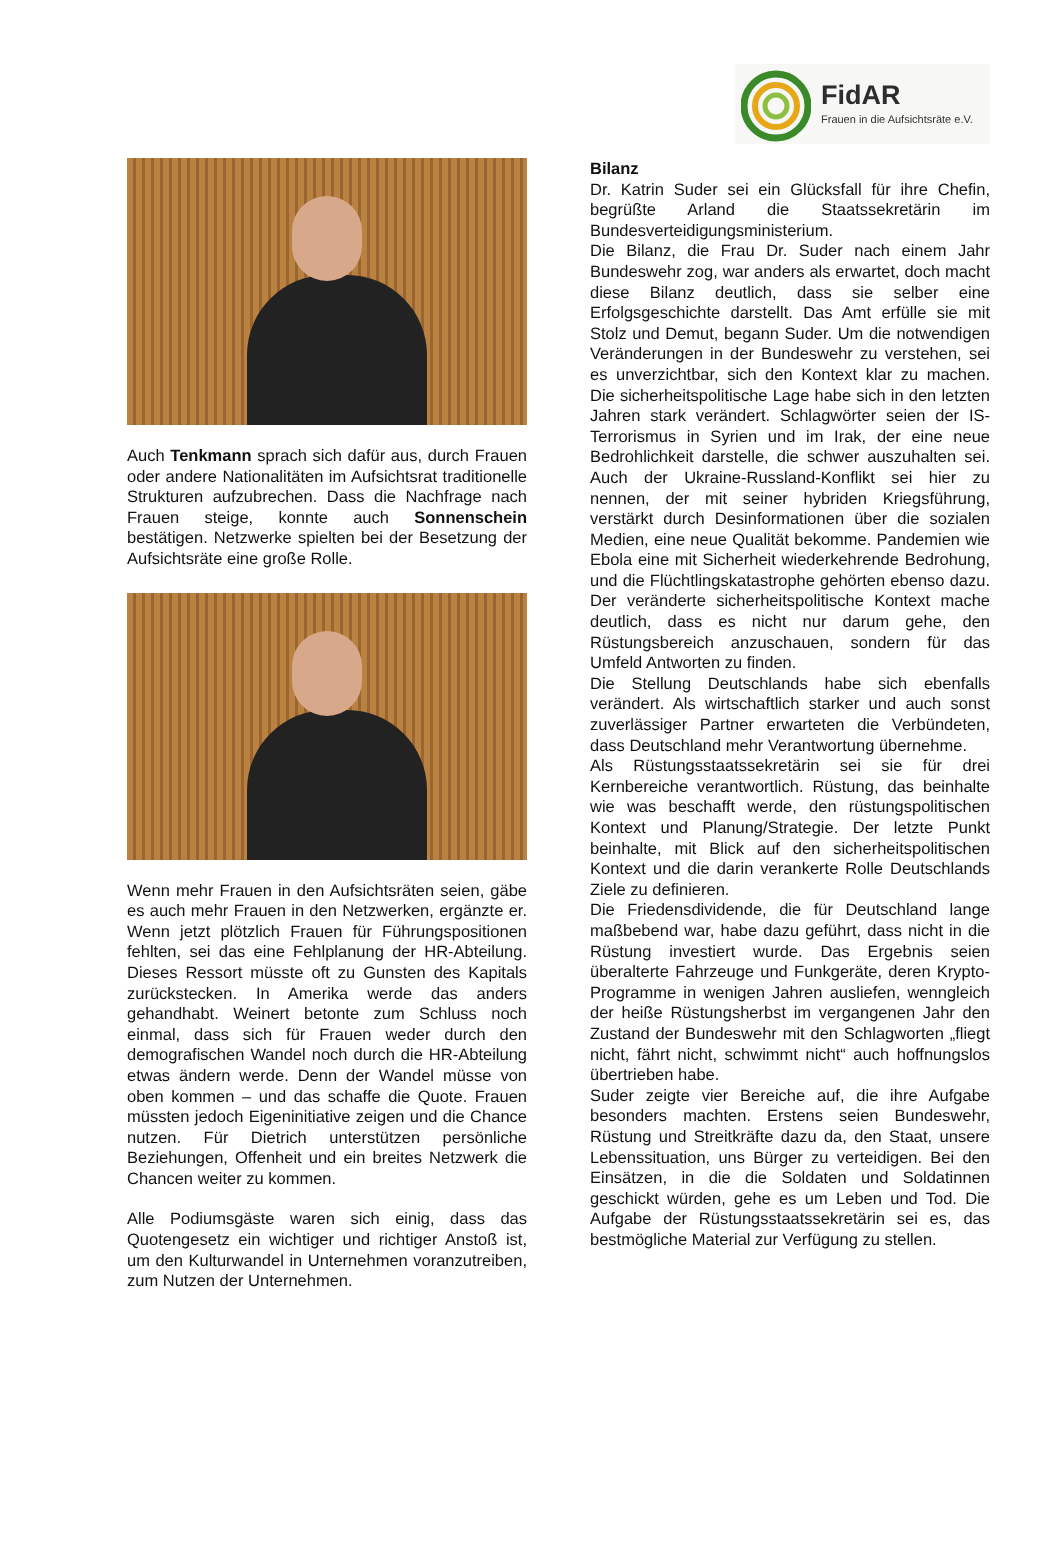FidAR
Frauen in die Aufsichtsräte e.V.
Auch Tenkmann sprach sich dafür aus, durch Frauen oder andere Nationalitäten im Aufsichtsrat traditionelle Strukturen aufzubrechen. Dass die Nachfrage nach Frauen steige, konnte auch Sonnenschein bestätigen. Netzwerke spielten bei der Besetzung der Aufsichtsräte eine große Rolle.
Wenn mehr Frauen in den Aufsichtsräten seien, gäbe es auch mehr Frauen in den Netzwerken, ergänzte er. Wenn jetzt plötzlich Frauen für Führungspositionen fehlten, sei das eine Fehlplanung der HR-Abteilung. Dieses Ressort müsste oft zu Gunsten des Kapitals zurückstecken. In Amerika werde das anders gehandhabt. Weinert betonte zum Schluss noch einmal, dass sich für Frauen weder durch den demografischen Wandel noch durch die HR-Abteilung etwas ändern werde. Denn der Wandel müsse von oben kommen – und das schaffe die Quote. Frauen müssten jedoch Eigeninitiative zeigen und die Chance nutzen. Für Dietrich unterstützen persönliche Beziehungen, Offenheit und ein breites Netzwerk die Chancen weiter zu kommen.
Alle Podiumsgäste waren sich einig, dass das Quotengesetz ein wichtiger und richtiger Anstoß ist, um den Kulturwandel in Unternehmen voranzutreiben, zum Nutzen der Unternehmen.
Bilanz
Dr. Katrin Suder sei ein Glücksfall für ihre Chefin, begrüßte Arland die Staatssekretärin im Bundesverteidigungsministerium.
Die Bilanz, die Frau Dr. Suder nach einem Jahr Bundeswehr zog, war anders als erwartet, doch macht diese Bilanz deutlich, dass sie selber eine Erfolgsgeschichte darstellt. Das Amt erfülle sie mit Stolz und Demut, begann Suder. Um die notwendigen Veränderungen in der Bundeswehr zu verstehen, sei es unverzichtbar, sich den Kontext klar zu machen. Die sicherheitspolitische Lage habe sich in den letzten Jahren stark verändert. Schlagwörter seien der IS-Terrorismus in Syrien und im Irak, der eine neue Bedrohlichkeit darstelle, die schwer auszuhalten sei. Auch der Ukraine-Russland-Konflikt sei hier zu nennen, der mit seiner hybriden Kriegsführung, verstärkt durch Desinformationen über die sozialen Medien, eine neue Qualität bekomme. Pandemien wie Ebola eine mit Sicherheit wiederkehrende Bedrohung, und die Flüchtlingskatastrophe gehörten ebenso dazu. Der veränderte sicherheitspolitische Kontext mache deutlich, dass es nicht nur darum gehe, den Rüstungsbereich anzuschauen, sondern für das Umfeld Antworten zu finden.
Die Stellung Deutschlands habe sich ebenfalls verändert. Als wirtschaftlich starker und auch sonst zuverlässiger Partner erwarteten die Verbündeten, dass Deutschland mehr Verantwortung übernehme.
Als Rüstungsstaatssekretärin sei sie für drei Kernbereiche verantwortlich. Rüstung, das beinhalte wie was beschafft werde, den rüstungspolitischen Kontext und Planung/Strategie. Der letzte Punkt beinhalte, mit Blick auf den sicherheitspolitischen Kontext und die darin verankerte Rolle Deutschlands Ziele zu definieren.
Die Friedensdividende, die für Deutschland lange maßbebend war, habe dazu geführt, dass nicht in die Rüstung investiert wurde. Das Ergebnis seien überalterte Fahrzeuge und Funkgeräte, deren Krypto-Programme in wenigen Jahren ausliefen, wenngleich der heiße Rüstungsherbst im vergangenen Jahr den Zustand der Bundeswehr mit den Schlagworten „fliegt nicht, fährt nicht, schwimmt nicht“ auch hoffnungslos übertrieben habe.
Suder zeigte vier Bereiche auf, die ihre Aufgabe besonders machten. Erstens seien Bundeswehr, Rüstung und Streitkräfte dazu da, den Staat, unsere Lebenssituation, uns Bürger zu verteidigen. Bei den Einsätzen, in die die Soldaten und Soldatinnen geschickt würden, gehe es um Leben und Tod. Die Aufgabe der Rüstungsstaatssekretärin sei es, das bestmögliche Material zur Verfügung zu stellen.